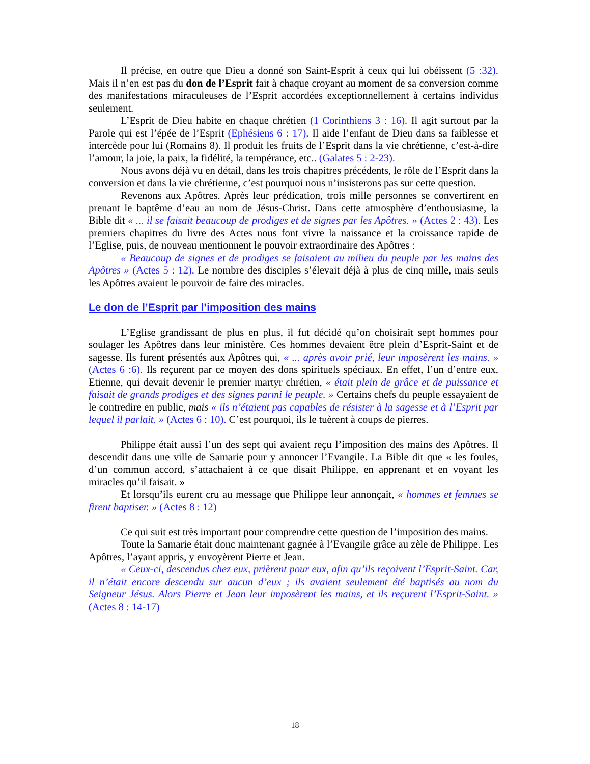Il précise, en outre que Dieu a donné son Saint-Esprit à ceux qui lui obéissent (5 :32). Mais il n’en est pas du don de l’Esprit fait à chaque croyant au moment de sa conversion comme des manifestations miraculeuses de l’Esprit accordées exceptionnellement à certains individus seulement.
L’Esprit de Dieu habite en chaque chrétien (1 Corinthiens 3 : 16). Il agit surtout par la Parole qui est l’épée de l’Esprit (Ephésiens 6 : 17). Il aide l’enfant de Dieu dans sa faiblesse et intercède pour lui (Romains 8). Il produit les fruits de l’Esprit dans la vie chrétienne, c’est-à-dire l’amour, la joie, la paix, la fidélité, la tempérance, etc.. (Galates 5 : 2-23).
Nous avons déjà vu en détail, dans les trois chapitres précédents, le rôle de l’Esprit dans la conversion et dans la vie chrétienne, c’est pourquoi nous n’insisterons pas sur cette question.
Revenons aux Apôtres. Après leur prédication, trois mille personnes se convertirent en prenant le baptême d’eau au nom de Jésus-Christ. Dans cette atmosphère d’enthousiasme, la Bible dit « ... il se faisait beaucoup de prodiges et de signes par les Apôtres. » (Actes 2 : 43). Les premiers chapitres du livre des Actes nous font vivre la naissance et la croissance rapide de l’Eglise, puis, de nouveau mentionnent le pouvoir extraordinaire des Apôtres :
« Beaucoup de signes et de prodiges se faisaient au milieu du peuple par les mains des Apôtres » (Actes 5 : 12). Le nombre des disciples s’élevait déjà à plus de cinq mille, mais seuls les Apôtres avaient le pouvoir de faire des miracles.
Le don de l’Esprit par l’imposition des mains
L’Eglise grandissant de plus en plus, il fut décidé qu’on choisirait sept hommes pour soulager les Apôtres dans leur ministère. Ces hommes devaient être plein d’Esprit-Saint et de sagesse. Ils furent présentés aux Apôtres qui, « ... après avoir prié, leur imposèrent les mains. » (Actes 6 :6). Ils reçurent par ce moyen des dons spirituels spéciaux. En effet, l’un d’entre eux, Etienne, qui devait devenir le premier martyr chrétien, « était plein de grâce et de puissance et faisait de grands prodiges et des signes parmi le peuple. » Certains chefs du peuple essayaient de le contredire en public, mais « ils n’étaient pas capables de résister à la sagesse et à l’Esprit par lequel il parlait. » (Actes 6 : 10). C’est pourquoi, ils le tuèrent à coups de pierres.
Philippe était aussi l’un des sept qui avaient reçu l’imposition des mains des Apôtres. Il descendit dans une ville de Samarie pour y annoncer l’Evangile. La Bible dit que « les foules, d’un commun accord, s’attachaient à ce que disait Philippe, en apprenant et en voyant les miracles qu’il faisait. »
Et lorsqu’ils eurent cru au message que Philippe leur annonçait, « hommes et femmes se firent baptiser. » (Actes 8 : 12)
Ce qui suit est très important pour comprendre cette question de l’imposition des mains.
Toute la Samarie était donc maintenant gagnée à l’Evangile grâce au zèle de Philippe. Les Apôtres, l’ayant appris, y envoyèrent Pierre et Jean.
« Ceux-ci, descendus chez eux, prièrent pour eux, afin qu’ils reçoivent l’Esprit-Saint. Car, il n’était encore descendu sur aucun d’eux ; ils avaient seulement été baptisés au nom du Seigneur Jésus. Alors Pierre et Jean leur imposèrent les mains, et ils reçurent l’Esprit-Saint. » (Actes 8 : 14-17)
18